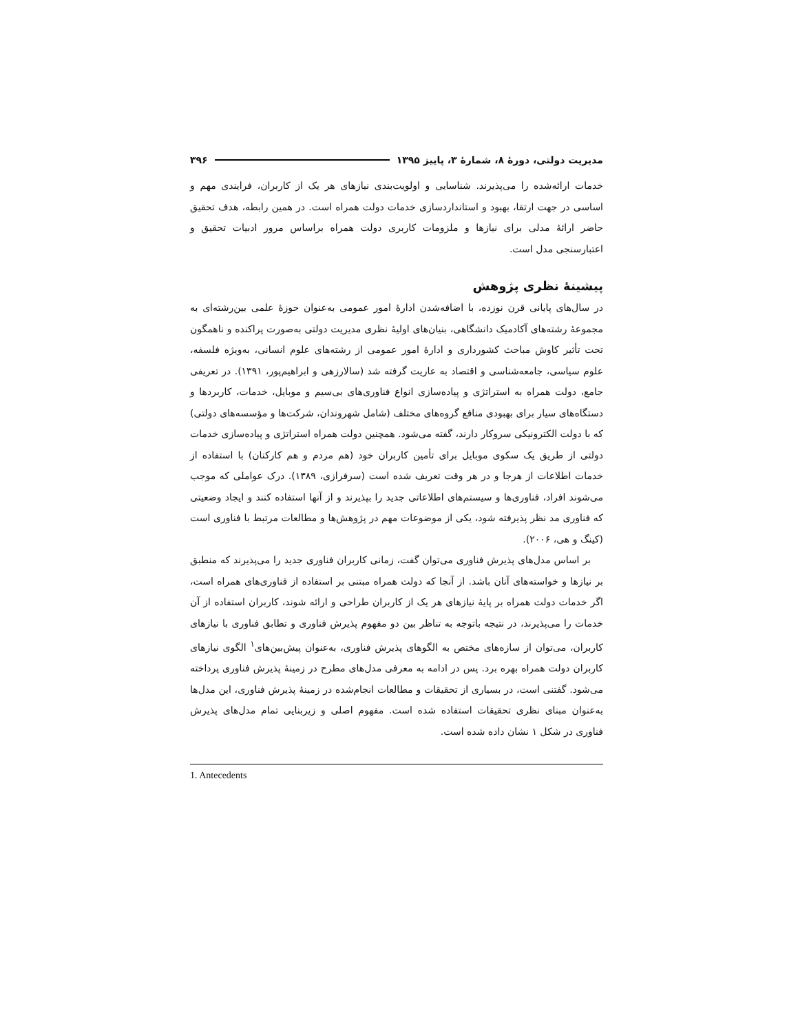مدیریت دولتی، دورهٔ ۸، شمارهٔ ۳، پاییز ۱۳۹۵ ۳۹۶
خدمات ارائه‌شده را می‌پذیرند. شناسایی و اولویت‌بندی نیازهای هر یک از کاربران، فرایندی مهم و اساسی در جهت ارتقا، بهبود و استانداردسازی خدمات دولت همراه است. در همین رابطه، هدف تحقیق حاضر ارائهٔ مدلی برای نیازها و ملزومات کاربری دولت همراه براساس مرور ادبیات تحقیق و اعتبارسنجی مدل است.
پیشینهٔ نظری پژوهش
در سال‌های پایانی قرن نوزده، با اضافه‌شدن ادارهٔ امور عمومی به‌عنوان حوزهٔ علمی بین‌رشته‌ای به مجموعهٔ رشته‌های آکادمیک دانشگاهی، بنیان‌های اولیهٔ نظری مدیریت دولتی به‌صورت پراکنده و ناهمگون تحت تأثیر کاوش مباحث کشورداری و ادارهٔ امور عمومی از رشته‌های علوم انسانی، به‌ویژه فلسفه، علوم سیاسی، جامعه‌شناسی و اقتصاد به عاریت گرفته شد (سالارزهی و ابراهیم‌پور، ۱۳۹۱). در تعریفی جامع، دولت همراه به استراتژی و پیاده‌سازی انواع فناوری‌های بی‌سیم و موبایل، خدمات، کاربردها و دستگاه‌های سیار برای بهبودی منافع گروه‌های مختلف (شامل شهروندان، شرکت‌ها و مؤسسه‌های دولتی) که با دولت الکترونیکی سروکار دارند، گفته می‌شود. همچنین دولت همراه استراتژی و پیاده‌سازی خدمات دولتی از طریق یک سکوی موبایل برای تأمین کاربران خود (هم مردم و هم کارکنان) با استفاده از خدمات اطلاعات از هرجا و در هر وقت تعریف شده است (سرفرازی، ۱۳۸۹). درک عواملی که موجب می‌شوند افراد، فناوری‌ها و سیستم‌های اطلاعاتی جدید را بپذیرند و از آنها استفاده کنند و ایجاد وضعیتی که فناوری مد نظر پذیرفته شود، یکی از موضوعات مهم در پژوهش‌ها و مطالعات مرتبط با فناوری است (کینگ و هی، ۲۰۰۶).
بر اساس مدل‌های پذیرش فناوری می‌توان گفت، زمانی کاربران فناوری جدید را می‌پذیرند که منطبق بر نیازها و خواسته‌های آنان باشد. از آنجا که دولت همراه مبتنی بر استفاده از فناوری‌های همراه است، اگر خدمات دولت همراه بر پایهٔ نیازهای هر یک از کاربران طراحی و ارائه شوند، کاربران استفاده از آن خدمات را می‌پذیرند، در نتیجه باتوجه به تناظر بین دو مفهوم پذیرش فناوری و تطابق فناوری با نیازهای کاربران، می‌توان از سازه‌های مختص به الگوهای پذیرش فناوری، به‌عنوان پیش‌بین‌های<sup>۱</sup> الگوی نیازهای کاربران دولت همراه بهره برد. پس در ادامه به معرفی مدل‌های مطرح در زمینهٔ پذیرش فناوری پرداخته می‌شود. گفتنی است، در بسیاری از تحقیقات و مطالعات انجام‌شده در زمینهٔ پذیرش فناوری، این مدل‌ها به‌عنوان مبنای نظری تحقیقات استفاده شده است. مفهوم اصلی و زیربنایی تمام مدل‌های پذیرش فناوری در شکل ۱ نشان داده شده است.
1. Antecedents